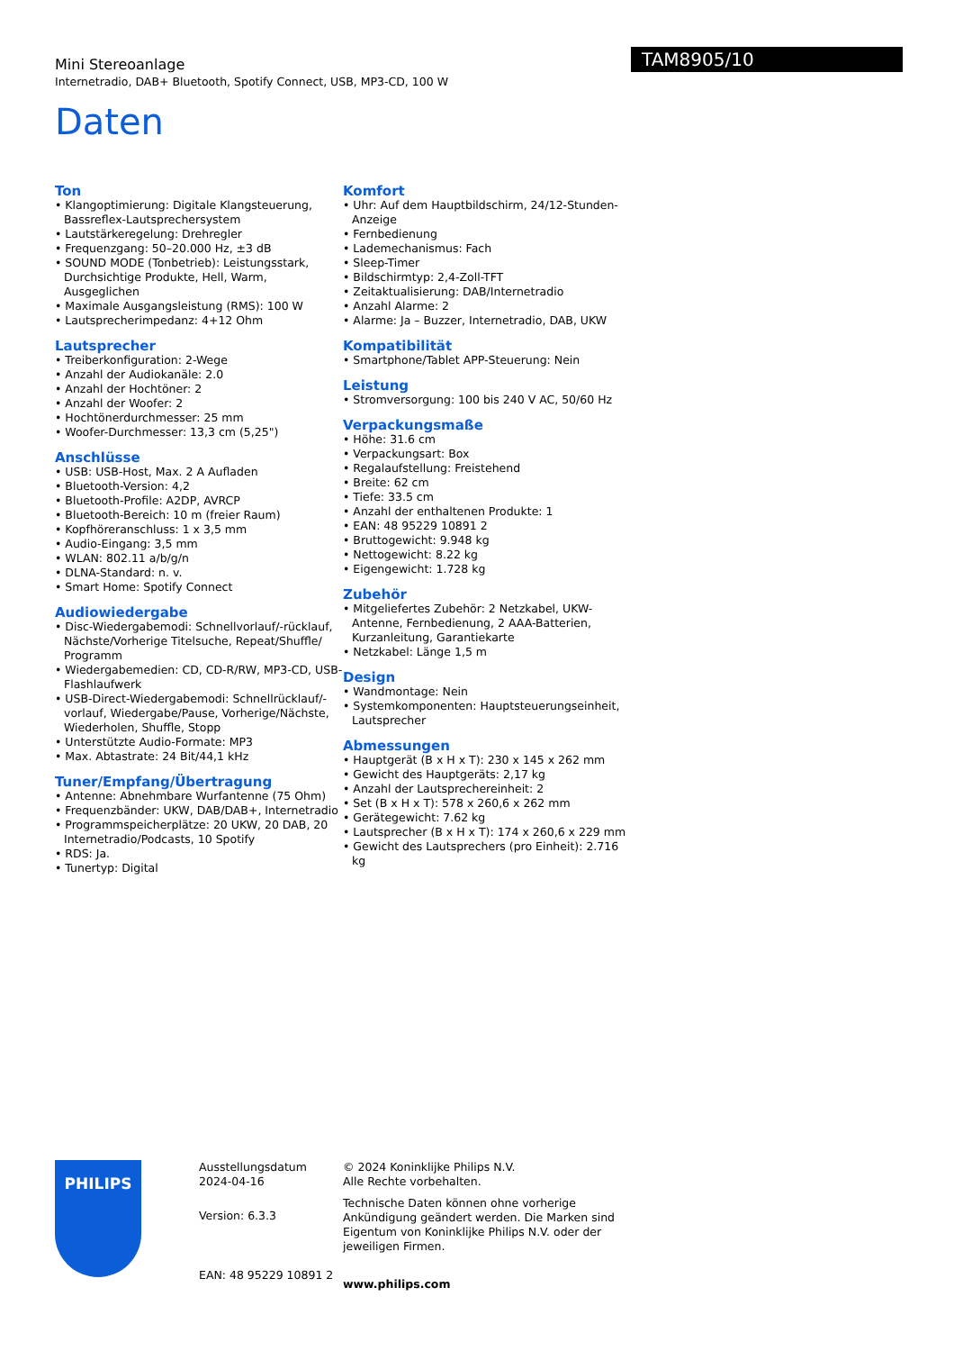Mini Stereoanlage
Internetradio, DAB+ Bluetooth, Spotify Connect, USB, MP3-CD, 100 W
TAM8905/10
Daten
Ton
• Klangoptimierung: Digitale Klangsteuerung, Bassreflex-Lautsprechersystem
• Lautstärkeregelung: Drehregler
• Frequenzgang: 50–20.000 Hz, ±3 dB
• SOUND MODE (Tonbetrieb): Leistungsstark, Durchsichtige Produkte, Hell, Warm, Ausgeglichen
• Maximale Ausgangsleistung (RMS): 100 W
• Lautsprecherimpedanz: 4+12 Ohm
Lautsprecher
• Treiberkonfiguration: 2-Wege
• Anzahl der Audiokanäle: 2.0
• Anzahl der Hochtöner: 2
• Anzahl der Woofer: 2
• Hochtönerdurchmesser: 25 mm
• Woofer-Durchmesser: 13,3 cm (5,25")
Anschlüsse
• USB: USB-Host, Max. 2 A Aufladen
• Bluetooth-Version: 4,2
• Bluetooth-Profile: A2DP, AVRCP
• Bluetooth-Bereich: 10 m (freier Raum)
• Kopfhöreranschluss: 1 x 3,5 mm
• Audio-Eingang: 3,5 mm
• WLAN: 802.11 a/b/g/n
• DLNA-Standard: n. v.
• Smart Home: Spotify Connect
Audiowiedergabe
• Disc-Wiedergabemodi: Schnellvorlauf/-rücklauf, Nächste/Vorherige Titelsuche, Repeat/Shuffle/ Programm
• Wiedergabemedien: CD, CD-R/RW, MP3-CD, USB-Flashlaufwerk
• USB-Direct-Wiedergabemodi: Schnellrücklauf/-vorlauf, Wiedergabe/Pause, Vorherige/Nächste, Wiederholen, Shuffle, Stopp
• Unterstützte Audio-Formate: MP3
• Max. Abtastrate: 24 Bit/44,1 kHz
Tuner/Empfang/Übertragung
• Antenne: Abnehmbare Wurfantenne (75 Ohm)
• Frequenzbänder: UKW, DAB/DAB+, Internetradio
• Programmspeicherplätze: 20 UKW, 20 DAB, 20 Internetradio/Podcasts, 10 Spotify
• RDS: Ja.
• Tunertyp: Digital
Komfort
• Uhr: Auf dem Hauptbildschirm, 24/12-Stunden-Anzeige
• Fernbedienung
• Lademechanismus: Fach
• Sleep-Timer
• Bildschirmtyp: 2,4-Zoll-TFT
• Zeitaktualisierung: DAB/Internetradio
• Anzahl Alarme: 2
• Alarme: Ja – Buzzer, Internetradio, DAB, UKW
Kompatibilität
• Smartphone/Tablet APP-Steuerung: Nein
Leistung
• Stromversorgung: 100 bis 240 V AC, 50/60 Hz
Verpackungsmaße
• Höhe: 31.6 cm
• Verpackungsart: Box
• Regalaufstellung: Freistehend
• Breite: 62 cm
• Tiefe: 33.5 cm
• Anzahl der enthaltenen Produkte: 1
• EAN: 48 95229 10891 2
• Bruttogewicht: 9.948 kg
• Nettogewicht: 8.22 kg
• Eigengewicht: 1.728 kg
Zubehör
• Mitgeliefertes Zubehör: 2 Netzkabel, UKW-Antenne, Fernbedienung, 2 AAA-Batterien, Kurzanleitung, Garantiekarte
• Netzkabel: Länge 1,5 m
Design
• Wandmontage: Nein
• Systemkomponenten: Hauptsteuerungseinheit, Lautsprecher
Abmessungen
• Hauptgerät (B x H x T): 230 x 145 x 262 mm
• Gewicht des Hauptgeräts: 2,17 kg
• Anzahl der Lautsprechereinheit: 2
• Set (B x H x T): 578 x 260,6 x 262 mm
• Gerätegewicht: 7.62 kg
• Lautsprecher (B x H x T): 174 x 260,6 x 229 mm
• Gewicht des Lautsprechers (pro Einheit): 2.716 kg
PHILIPS
Ausstellungsdatum
2024-04-16
Version: 6.3.3
EAN: 48 95229 10891 2
© 2024 Koninklijke Philips N.V.
Alle Rechte vorbehalten.
Technische Daten können ohne vorherige Ankündigung geändert werden. Die Marken sind Eigentum von Koninklijke Philips N.V. oder der jeweiligen Firmen.
www.philips.com